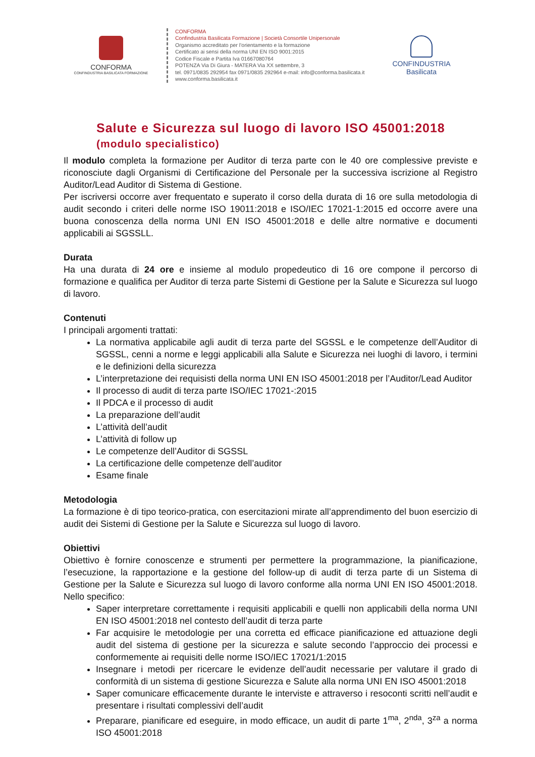CONFORMA
CONFINDUSTRIA BASILICATA FORMAZIONE
CONFORMA
Confindustria Basilicata Formazione | Società Consortile Unipersonale
Organismo accreditato per l’orientamento e la formazione
Certificato ai sensi della norma UNI EN ISO 9001:2015
Codice Fiscale e Partita Iva 01667080764
POTENZA Via Di Giura - MATERA Via XX settembre, 3
tel. 0971/0835 292954 fax 0971/0835 292964 e-mail: info@conforma.basilicata.it
www.conforma.basilicata.it
CONFINDUSTRIA
Basilicata
Salute e Sicurezza sul luogo di lavoro ISO 45001:2018 (modulo specialistico)
Il modulo completa la formazione per Auditor di terza parte con le 40 ore complessive previste e riconosciute dagli Organismi di Certificazione del Personale per la successiva iscrizione al Registro Auditor/Lead Auditor di Sistema di Gestione.
Per iscriversi occorre aver frequentato e superato il corso della durata di 16 ore sulla metodologia di audit secondo i criteri delle norme ISO 19011:2018 e ISO/IEC 17021-1:2015 ed occorre avere una buona conoscenza della norma UNI EN ISO 45001:2018 e delle altre normative e documenti applicabili ai SGSSLL.
Durata
Ha una durata di 24 ore e insieme al modulo propedeutico di 16 ore compone il percorso di formazione e qualifica per Auditor di terza parte Sistemi di Gestione per la Salute e Sicurezza sul luogo di lavoro.
Contenuti
I principali argomenti trattati:
La normativa applicabile agli audit di terza parte del SGSSL e le competenze dell’Auditor di SGSSL, cenni a norme e leggi applicabili alla Salute e Sicurezza nei luoghi di lavoro, i termini e le definizioni della sicurezza
L’interpretazione dei requisisti della norma UNI EN ISO 45001:2018 per l’Auditor/Lead Auditor
Il processo di audit di terza parte ISO/IEC 17021-:2015
Il PDCA e il processo di audit
La preparazione dell’audit
L’attività dell’audit
L’attività di follow up
Le competenze dell’Auditor di SGSSL
La certificazione delle competenze dell’auditor
Esame finale
Metodologia
La formazione è di tipo teorico-pratica, con esercitazioni mirate all’apprendimento del buon esercizio di audit dei Sistemi di Gestione per la Salute e Sicurezza sul luogo di lavoro.
Obiettivi
Obiettivo è fornire conoscenze e strumenti per permettere la programmazione, la pianificazione, l’esecuzione, la rapportazione e la gestione del follow-up di audit di terza parte di un Sistema di Gestione per la Salute e Sicurezza sul luogo di lavoro conforme alla norma UNI EN ISO 45001:2018. Nello specifico:
Saper interpretare correttamente i requisiti applicabili e quelli non applicabili della norma UNI EN ISO 45001:2018 nel contesto dell’audit di terza parte
Far acquisire le metodologie per una corretta ed efficace pianificazione ed attuazione degli audit del sistema di gestione per la sicurezza e salute secondo l’approccio dei processi e conformemente ai requisiti delle norme ISO/IEC 17021/1:2015
Insegnare i metodi per ricercare le evidenze dell’audit necessarie per valutare il grado di conformità di un sistema di gestione Sicurezza e Salute alla norma UNI EN ISO 45001:2018
Saper comunicare efficacemente durante le interviste e attraverso i resoconti scritti nell’audit e presentare i risultati complessivi dell’audit
Preparare, pianificare ed eseguire, in modo efficace, un audit di parte 1<sup>ma</sup>, 2<sup>nda</sup>, 3<sup>za</sup> a norma ISO 45001:2018